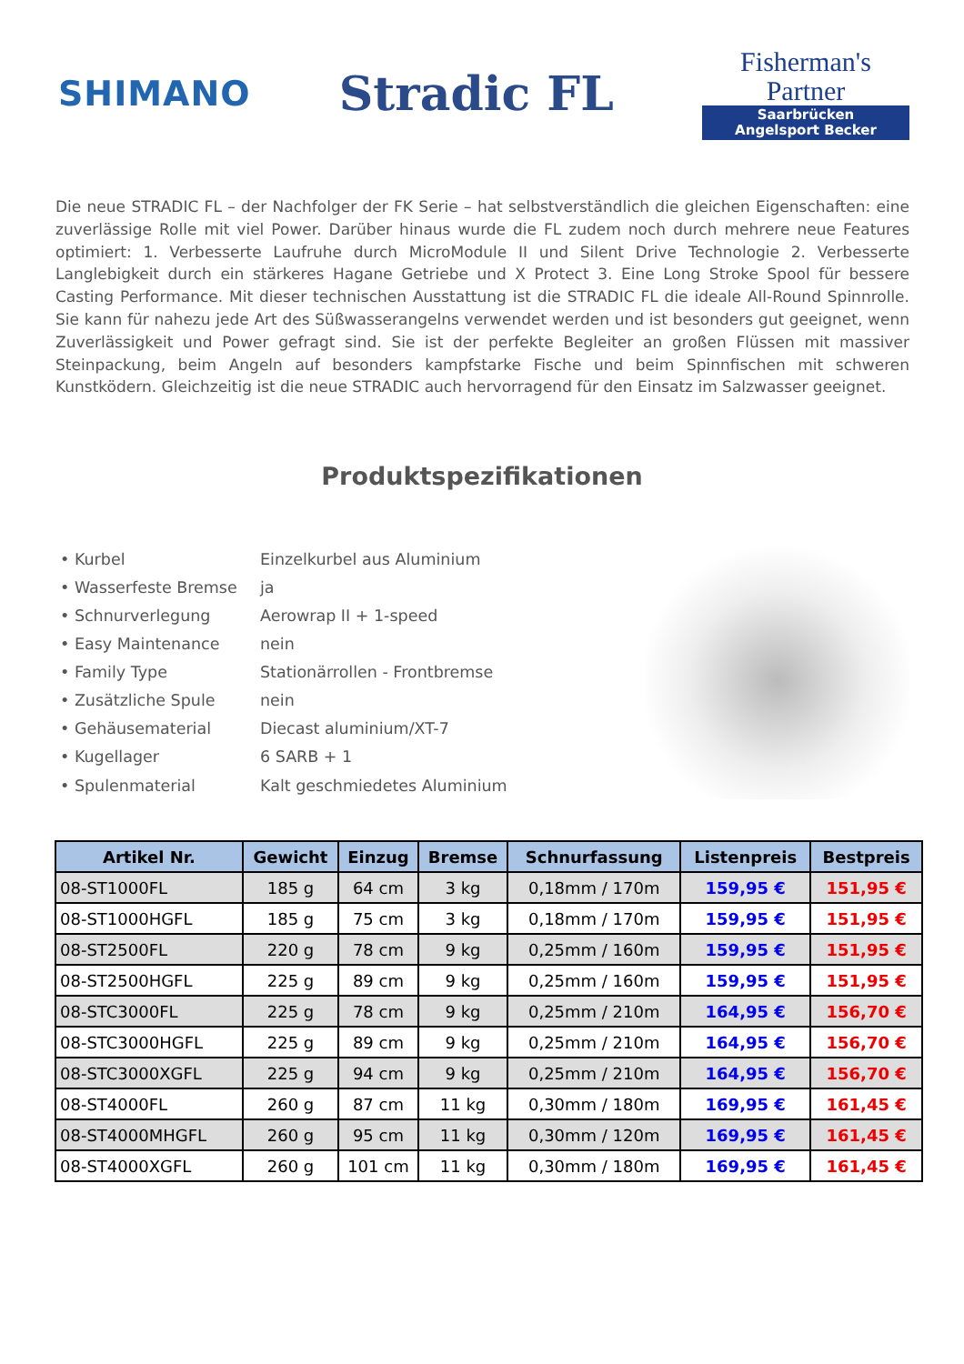SHIMANO
Stradic FL
Fisherman's Partner
Saarbrücken
Angelsport Becker
Die neue STRADIC FL – der Nachfolger der FK Serie – hat selbstverständlich die gleichen Eigenschaften: eine zuverlässige Rolle mit viel Power. Darüber hinaus wurde die FL zudem noch durch mehrere neue Features optimiert: 1. Verbesserte Laufruhe durch MicroModule II und Silent Drive Technologie 2. Verbesserte Langlebigkeit durch ein stärkeres Hagane Getriebe und X Protect 3. Eine Long Stroke Spool für bessere Casting Performance. Mit dieser technischen Ausstattung ist die STRADIC FL die ideale All-Round Spinnrolle. Sie kann für nahezu jede Art des Süßwasserangelns verwendet werden und ist besonders gut geeignet, wenn Zuverlässigkeit und Power gefragt sind. Sie ist der perfekte Begleiter an großen Flüssen mit massiver Steinpackung, beim Angeln auf besonders kampfstarke Fische und beim Spinnfischen mit schweren Kunstködern. Gleichzeitig ist die neue STRADIC auch hervorragend für den Einsatz im Salzwasser geeignet.
Produktspezifikationen
| • Kurbel | Einzelkurbel aus Aluminium |
| • Wasserfeste Bremse | ja |
| • Schnurverlegung | Aerowrap II + 1-speed |
| • Easy Maintenance | nein |
| • Family Type | Stationärrollen - Frontbremse |
| • Zusätzliche Spule | nein |
| • Gehäusematerial | Diecast aluminium/XT-7 |
| • Kugellager | 6 SARB + 1 |
| • Spulenmaterial | Kalt geschmiedetes Aluminium |
| Artikel Nr. | Gewicht | Einzug | Bremse | Schnurfassung | Listenpreis | Bestpreis |
| --- | --- | --- | --- | --- | --- | --- |
| 08-ST1000FL | 185 g | 64 cm | 3 kg | 0,18mm / 170m | 159,95 € | 151,95 € |
| 08-ST1000HGFL | 185 g | 75 cm | 3 kg | 0,18mm / 170m | 159,95 € | 151,95 € |
| 08-ST2500FL | 220 g | 78 cm | 9 kg | 0,25mm / 160m | 159,95 € | 151,95 € |
| 08-ST2500HGFL | 225 g | 89 cm | 9 kg | 0,25mm / 160m | 159,95 € | 151,95 € |
| 08-STC3000FL | 225 g | 78 cm | 9 kg | 0,25mm / 210m | 164,95 € | 156,70 € |
| 08-STC3000HGFL | 225 g | 89 cm | 9 kg | 0,25mm / 210m | 164,95 € | 156,70 € |
| 08-STC3000XGFL | 225 g | 94 cm | 9 kg | 0,25mm / 210m | 164,95 € | 156,70 € |
| 08-ST4000FL | 260 g | 87 cm | 11 kg | 0,30mm / 180m | 169,95 € | 161,45 € |
| 08-ST4000MHGFL | 260 g | 95 cm | 11 kg | 0,30mm / 120m | 169,95 € | 161,45 € |
| 08-ST4000XGFL | 260 g | 101 cm | 11 kg | 0,30mm / 180m | 169,95 € | 161,45 € |